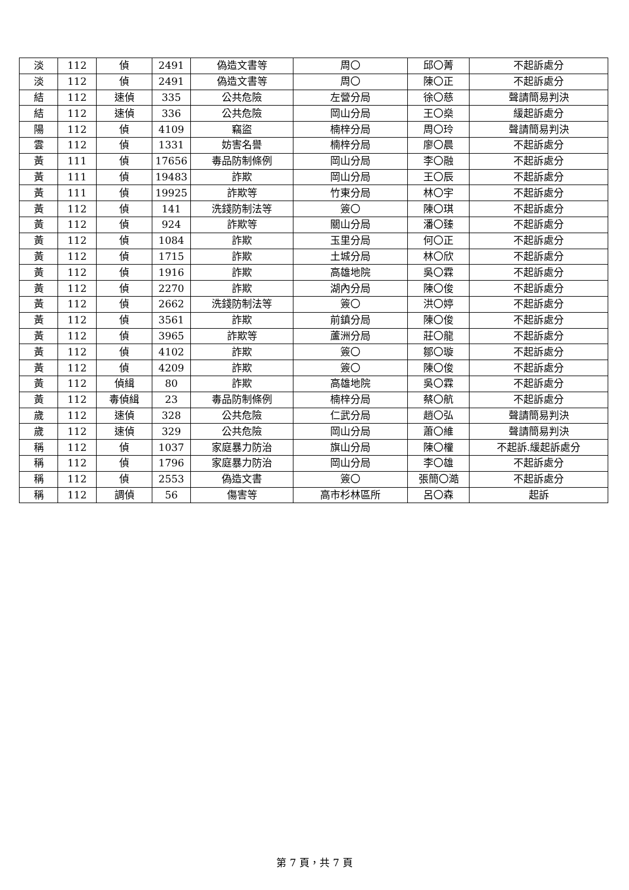| 淡 | 112 | 偵 | 2491 | 偽造文書等 | 周〇 | 邱〇菁 | 不起訴處分 |
| 淡 | 112 | 偵 | 2491 | 偽造文書等 | 周〇 | 陳〇正 | 不起訴處分 |
| 結 | 112 | 速偵 | 335 | 公共危險 | 左營分局 | 徐〇慈 | 聲請簡易判決 |
| 結 | 112 | 速偵 | 336 | 公共危險 | 岡山分局 | 王〇燊 | 緩起訴處分 |
| 陽 | 112 | 偵 | 4109 | 竊盜 | 楠梓分局 | 周〇玲 | 聲請簡易判決 |
| 雲 | 112 | 偵 | 1331 | 妨害名譽 | 楠梓分局 | 廖〇晨 | 不起訴處分 |
| 黃 | 111 | 偵 | 17656 | 毒品防制條例 | 岡山分局 | 李〇融 | 不起訴處分 |
| 黃 | 111 | 偵 | 19483 | 詐欺 | 岡山分局 | 王〇辰 | 不起訴處分 |
| 黃 | 111 | 偵 | 19925 | 詐欺等 | 竹東分局 | 林〇宇 | 不起訴處分 |
| 黃 | 112 | 偵 | 141 | 洗錢防制法等 | 簽〇 | 陳〇琪 | 不起訴處分 |
| 黃 | 112 | 偵 | 924 | 詐欺等 | 關山分局 | 潘〇臻 | 不起訴處分 |
| 黃 | 112 | 偵 | 1084 | 詐欺 | 玉里分局 | 何〇正 | 不起訴處分 |
| 黃 | 112 | 偵 | 1715 | 詐欺 | 土城分局 | 林〇欣 | 不起訴處分 |
| 黃 | 112 | 偵 | 1916 | 詐欺 | 高雄地院 | 吳〇霖 | 不起訴處分 |
| 黃 | 112 | 偵 | 2270 | 詐欺 | 湖內分局 | 陳〇俊 | 不起訴處分 |
| 黃 | 112 | 偵 | 2662 | 洗錢防制法等 | 簽〇 | 洪〇婷 | 不起訴處分 |
| 黃 | 112 | 偵 | 3561 | 詐欺 | 前鎮分局 | 陳〇俊 | 不起訴處分 |
| 黃 | 112 | 偵 | 3965 | 詐欺等 | 蘆洲分局 | 莊〇龍 | 不起訴處分 |
| 黃 | 112 | 偵 | 4102 | 詐欺 | 簽〇 | 鄒〇璇 | 不起訴處分 |
| 黃 | 112 | 偵 | 4209 | 詐欺 | 簽〇 | 陳〇俊 | 不起訴處分 |
| 黃 | 112 | 偵緝 | 80 | 詐欺 | 高雄地院 | 吳〇霖 | 不起訴處分 |
| 黃 | 112 | 毒偵緝 | 23 | 毒品防制條例 | 楠梓分局 | 蔡〇航 | 不起訴處分 |
| 歲 | 112 | 速偵 | 328 | 公共危險 | 仁武分局 | 趙〇弘 | 聲請簡易判決 |
| 歲 | 112 | 速偵 | 329 | 公共危險 | 岡山分局 | 蕭〇維 | 聲請簡易判決 |
| 稱 | 112 | 偵 | 1037 | 家庭暴力防治 | 旗山分局 | 陳〇權 | 不起訴.緩起訴處分 |
| 稱 | 112 | 偵 | 1796 | 家庭暴力防治 | 岡山分局 | 李〇雄 | 不起訴處分 |
| 稱 | 112 | 偵 | 2553 | 偽造文書 | 簽〇 | 張簡〇澔 | 不起訴處分 |
| 稱 | 112 | 調偵 | 56 | 傷害等 | 高市杉林區所 | 呂〇森 | 起訴 |
第 7 頁，共 7 頁